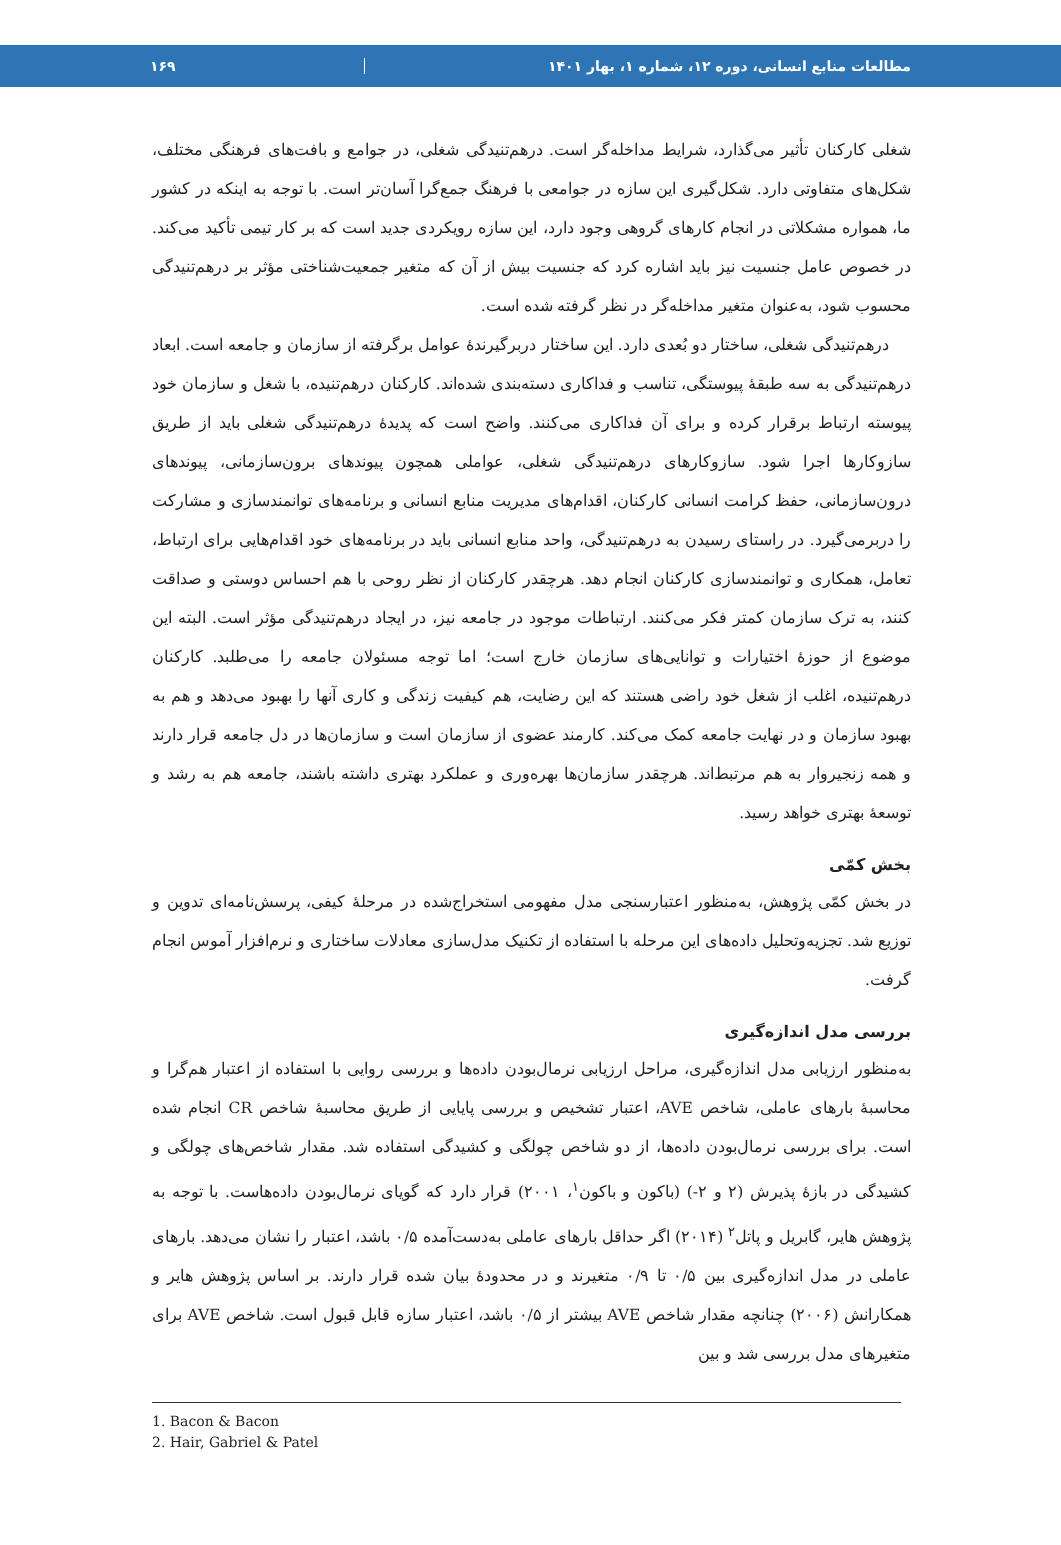مطالعات منابع انسانی، دوره ۱۲، شماره ۱، بهار ۱۴۰۱ ۱۶۹
شغلی کارکنان تأثیر می‌گذارد، شرایط مداخله‌گر است. درهم‌تنیدگی شغلی، در جوامع و بافت‌های فرهنگی مختلف، شکل‌های متفاوتی دارد. شکل‌گیری این سازه در جوامعی با فرهنگ جمع‌گرا آسان‌تر است. با توجه به اینکه در کشور ما، همواره مشکلاتی در انجام کارهای گروهی وجود دارد، این سازه رویکردی جدید است که بر کار تیمی تأکید می‌کند. در خصوص عامل جنسیت نیز باید اشاره کرد که جنسیت بیش از آن که متغیر جمعیت‌شناختی مؤثر بر درهم‌تنیدگی محسوب شود، به‌عنوان متغیر مداخله‌گر در نظر گرفته شده است.
درهم‌تنیدگی شغلی، ساختار دو بُعدی دارد. این ساختار دربرگیرندهٔ عوامل برگرفته از سازمان و جامعه است. ابعاد درهم‌تنیدگی به سه طبقهٔ پیوستگی، تناسب و فداکاری دسته‌بندی شده‌اند. کارکنان درهم‌تنیده، با شغل و سازمان خود پیوسته ارتباط برقرار کرده و برای آن فداکاری می‌کنند. واضح است که پدیدهٔ درهم‌تنیدگی شغلی باید از طریق سازوکارها اجرا شود. سازوکارهای درهم‌تنیدگی شغلی، عواملی همچون پیوندهای برون‌سازمانی، پیوندهای درون‌سازمانی، حفظ کرامت انسانی کارکنان، اقدام‌های مدیریت منابع انسانی و برنامه‌های توانمندسازی و مشارکت را دربرمی‌گیرد. در راستای رسیدن به درهم‌تنیدگی، واحد منابع انسانی باید در برنامه‌های خود اقدام‌هایی برای ارتباط، تعامل، همکاری و توانمندسازی کارکنان انجام دهد. هرچقدر کارکنان از نظر روحی با هم احساس دوستی و صداقت کنند، به ترک سازمان کمتر فکر می‌کنند. ارتباطات موجود در جامعه نیز، در ایجاد درهم‌تنیدگی مؤثر است. البته این موضوع از حوزهٔ اختیارات و توانایی‌های سازمان خارج است؛ اما توجه مسئولان جامعه را می‌طلبد. کارکنان درهم‌تنیده، اغلب از شغل خود راضی هستند که این رضایت، هم کیفیت زندگی و کاری آنها را بهبود می‌دهد و هم به بهبود سازمان و در نهایت جامعه کمک می‌کند. کارمند عضوی از سازمان است و سازمان‌ها در دل جامعه قرار دارند و همه زنجیروار به هم مرتبط‌اند. هرچقدر سازمان‌ها بهره‌وری و عملکرد بهتری داشته باشند، جامعه هم به رشد و توسعهٔ بهتری خواهد رسید.
بخش کمّی
در بخش کمّی پژوهش، به‌منظور اعتبارسنجی مدل مفهومی استخراج‌شده در مرحلهٔ کیفی، پرسش‌نامه‌ای تدوین و توزیع شد. تجزیه‌وتحلیل داده‌های این مرحله با استفاده از تکنیک مدل‌سازی معادلات ساختاری و نرم‌افزار آموس انجام گرفت.
بررسی مدل اندازه‌گیری
به‌منظور ارزیابی مدل اندازه‌گیری، مراحل ارزیابی نرمال‌بودن داده‌ها و بررسی روایی با استفاده از اعتبار هم‌گرا و محاسبهٔ بارهای عاملی، شاخص AVE، اعتبار تشخیص و بررسی پایایی از طریق محاسبهٔ شاخص CR انجام شده است. برای بررسی نرمال‌بودن داده‌ها، از دو شاخص چولگی و کشیدگی استفاده شد. مقدار شاخص‌های چولگی و کشیدگی در بازهٔ پذیرش (۲ و ۲-) (باکون و باکون<sup>۱</sup>، ۲۰۰۱) قرار دارد که گویای نرمال‌بودن داده‌هاست. با توجه به پژوهش هایر، گابریل و پاتل<sup>۲</sup> (۲۰۱۴) اگر حداقل بارهای عاملی به‌دست‌آمده ۰/۵ باشد، اعتبار را نشان می‌دهد. بارهای عاملی در مدل اندازه‌گیری بین ۰/۵ تا ۰/۹ متغیرند و در محدودهٔ بیان شده قرار دارند. بر اساس پژوهش هایر و همکارانش (۲۰۰۶) چنانچه مقدار شاخص AVE بیشتر از ۰/۵ باشد، اعتبار سازه قابل قبول است. شاخص AVE برای متغیرهای مدل بررسی شد و بین
1. Bacon & Bacon
2. Hair, Gabriel & Patel